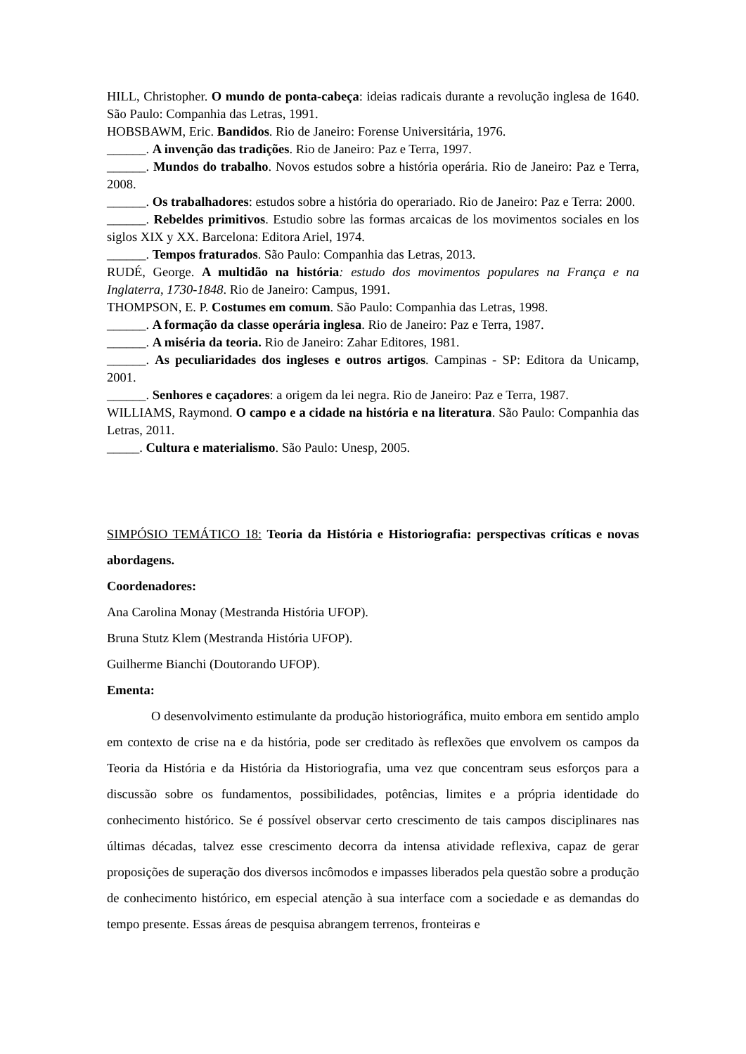HILL, Christopher. O mundo de ponta-cabeça: ideias radicais durante a revolução inglesa de 1640. São Paulo: Companhia das Letras, 1991.
HOBSBAWM, Eric. Bandidos. Rio de Janeiro: Forense Universitária, 1976.
______. A invenção das tradições. Rio de Janeiro: Paz e Terra, 1997.
______. Mundos do trabalho. Novos estudos sobre a história operária. Rio de Janeiro: Paz e Terra, 2008.
______. Os trabalhadores: estudos sobre a história do operariado. Rio de Janeiro: Paz e Terra: 2000.
______. Rebeldes primitivos. Estudio sobre las formas arcaicas de los movimentos sociales en los siglos XIX y XX. Barcelona: Editora Ariel, 1974.
______. Tempos fraturados. São Paulo: Companhia das Letras, 2013.
RUDÉ, George. A multidão na história: estudo dos movimentos populares na França e na Inglaterra, 1730-1848. Rio de Janeiro: Campus, 1991.
THOMPSON, E. P. Costumes em comum. São Paulo: Companhia das Letras, 1998.
______. A formação da classe operária inglesa. Rio de Janeiro: Paz e Terra, 1987.
______. A miséria da teoria. Rio de Janeiro: Zahar Editores, 1981.
______. As peculiaridades dos ingleses e outros artigos. Campinas - SP: Editora da Unicamp, 2001.
______. Senhores e caçadores: a origem da lei negra. Rio de Janeiro: Paz e Terra, 1987.
WILLIAMS, Raymond. O campo e a cidade na história e na literatura. São Paulo: Companhia das Letras, 2011.
_____. Cultura e materialismo. São Paulo: Unesp, 2005.
SIMPÓSIO TEMÁTICO 18: Teoria da História e Historiografia: perspectivas críticas e novas abordagens.
Coordenadores:
Ana Carolina Monay (Mestranda História UFOP).
Bruna Stutz Klem (Mestranda História UFOP).
Guilherme Bianchi (Doutorando UFOP).
Ementa:
O desenvolvimento estimulante da produção historiográfica, muito embora em sentido amplo em contexto de crise na e da história, pode ser creditado às reflexões que envolvem os campos da Teoria da História e da História da Historiografia, uma vez que concentram seus esforços para a discussão sobre os fundamentos, possibilidades, potências, limites e a própria identidade do conhecimento histórico. Se é possível observar certo crescimento de tais campos disciplinares nas últimas décadas, talvez esse crescimento decorra da intensa atividade reflexiva, capaz de gerar proposições de superação dos diversos incômodos e impasses liberados pela questão sobre a produção de conhecimento histórico, em especial atenção à sua interface com a sociedade e as demandas do tempo presente. Essas áreas de pesquisa abrangem terrenos, fronteiras e